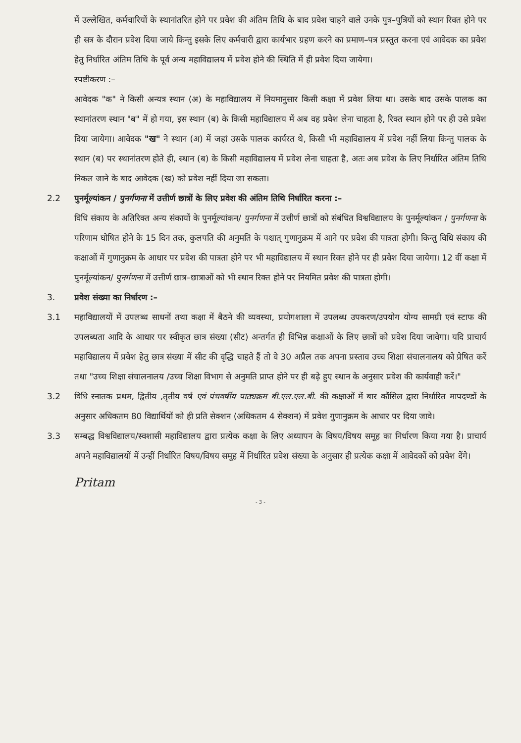में उल्लेखित, कर्मचारियों के स्थानांतरित होने पर प्रवेश की अंतिम तिथि के बाद प्रवेश चाहने वाले उनके पुत्र–पुत्रियों को स्थान रिक्त होने पर ही सत्र के दौरान प्रवेश दिया जाये किन्तु इसके लिए कर्मचारी द्वारा कार्यभार ग्रहण करने का प्रमाण–पत्र प्रस्तुत करना एवं आवेदक का प्रवेश हेतु निर्धारित अंतिम तिथि के पूर्व अन्य महाविद्यालय में प्रवेश होने की स्थिति में ही प्रवेश दिया जायेगा।
स्पष्टीकरण :–
आवेदक "क" ने किसी अन्यत्र स्थान (अ) के महाविद्यालय में नियमानुसार किसी कक्षा में प्रवेश लिया था। उसके बाद उसके पालक का स्थानांतरण स्थान "ब" में हो गया, इस स्थान (ब) के किसी महाविद्यालय में अब वह प्रवेश लेना चाहता है, रिक्त स्थान होने पर ही उसे प्रवेश दिया जायेगा। आवेदक "ख" ने स्थान (अ) में जहां उसके पालक कार्यरत थे, किसी भी महाविद्यालय में प्रवेश नहीं लिया किन्तु पालक के स्थान (ब) पर स्थानांतरण होते ही, स्थान (ब) के किसी महाविद्यालय में प्रवेश लेना चाहता है, अतः अब प्रवेश के लिए निर्धारित अंतिम तिथि निकल जाने के बाद आवेदक (ख) को प्रवेश नहीं दिया जा सकता।
2.2 पुनर्मूल्यांकन / पुनर्गणना में उत्तीर्ण छात्रों के लिए प्रवेश की अंतिम तिथि निर्धारित करना :–
विधि संकाय के अतिरिक्त अन्य संकायों के पुनर्मूल्यांकन/ पुनर्गणना में उत्तीर्ण छात्रों को संबंधित विश्वविद्यालय के पुनर्मूल्यांकन / पुनर्गणना के परिणाम घोषित होने के 15 दिन तक, कुलपति की अनुमति के पश्चात् गुणानुक्रम में आने पर प्रवेश की पात्रता होगी। किन्तु विधि संकाय की कक्षाओं में गुणानुक्रम के आधार पर प्रवेश की पात्रता होने पर भी महाविद्यालय में स्थान रिक्त होने पर ही प्रवेश दिया जायेगा। 12 वीं कक्षा में पुनर्मूल्यांकन/ पुनर्गणना में उत्तीर्ण छात्र–छात्राओं को भी स्थान रिक्त होने पर नियमित प्रवेश की पात्रता होगी।
3. प्रवेश संख्या का निर्धारण :–
3.1 महाविद्यालयों में उपलब्ध साधनों तथा कक्षा में बैठने की व्यवस्था, प्रयोगशाला में उपलब्ध उपकरण/उपयोग योग्य सामग्री एवं स्टाफ की उपलब्धता आदि के आधार पर स्वीकृत छात्र संख्या (सीट) अन्तर्गत ही विभिन्न कक्षाओं के लिए छात्रों को प्रवेश दिया जावेगा। यदि प्राचार्य महाविद्यालय में प्रवेश हेतु छात्र संख्या में सीट की वृद्धि चाहते हैं तो वे 30 अप्रैल तक अपना प्रस्ताव उच्च शिक्षा संचालनालय को प्रेषित करें तथा "उच्च शिक्षा संचालनालय /उच्च शिक्षा विभाग से अनुमति प्राप्त होने पर ही बढ़े हुए स्थान के अनुसार प्रवेश की कार्यवाही करें।"
3.2 विधि स्नातक प्रथम, द्वितीय ,तृतीय वर्ष एवं पंचवर्षीय पाठ्यक्रम बी.एल.एल.बी. की कक्षाओं में बार कौंसिल द्वारा निर्धारित मापदण्डों के अनुसार अधिकतम 80 विद्यार्थियों को ही प्रति सेक्शन (अधिकतम 4 सेक्शन) में प्रवेश गुणानुक्रम के आधार पर दिया जावे।
3.3 सम्बद्ध विश्वविद्यालय/स्वशासी महाविद्यालय द्वारा प्रत्येक कक्षा के लिए अध्यापन के विषय/विषय समूह का निर्धारण किया गया है। प्राचार्य अपने महाविद्यालयों में उन्हीं निर्धारित विषय/विषय समूह में निर्धारित प्रवेश संख्या के अनुसार ही प्रत्येक कक्षा में आवेदकों को प्रवेश देंगे।
Pritam
- 3 -